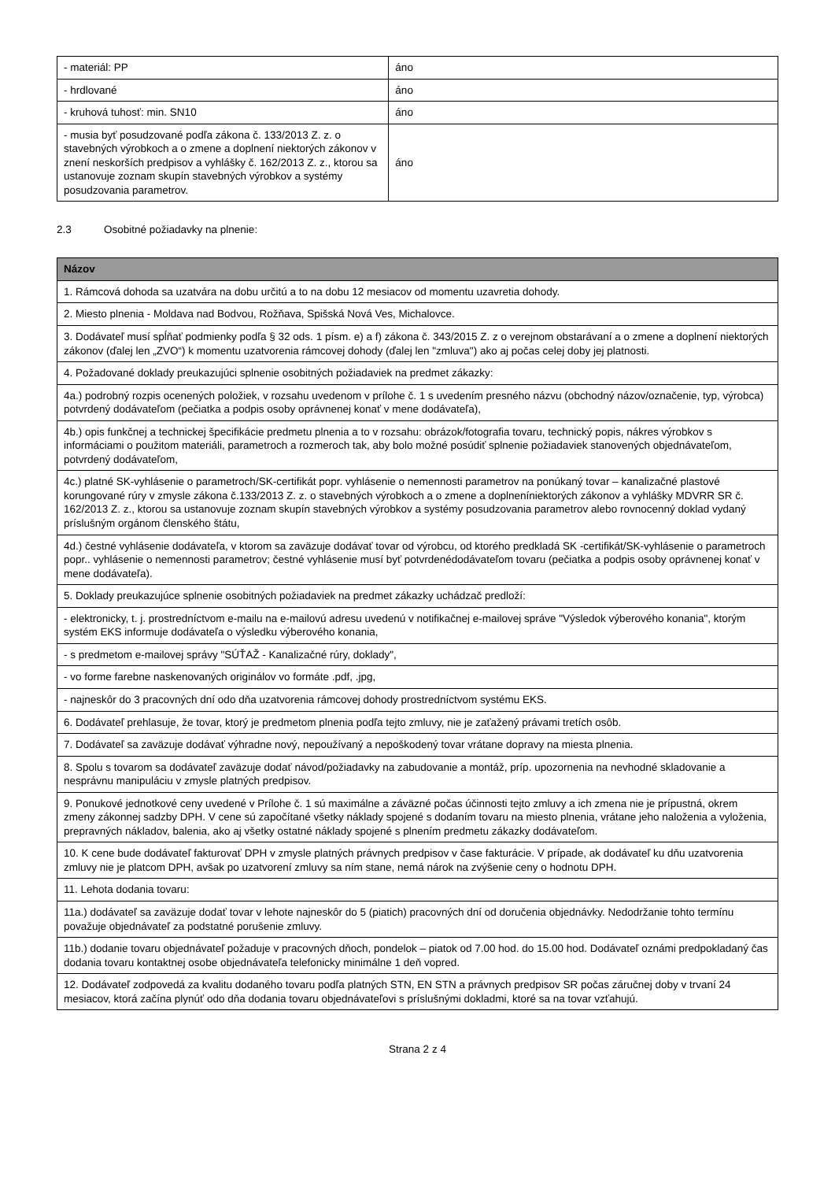| - materiál: PP | áno |
| - hrdlované | áno |
| - kruhová tuhosť: min. SN10 | áno |
| - musia byť posudzované podľa zákona č. 133/2013 Z. z. o stavebných výrobkoch a o zmene a doplnení niektorých zákonov v znení neskorších predpisov a vyhlášky č. 162/2013 Z. z., ktorou sa ustanovuje zoznam skupín stavebných výrobkov a systémy posudzovania parametrov. | áno |
2.3 Osobitné požiadavky na plnenie:
| Názov |
| --- |
| 1. Rámcová dohoda sa uzatvára na dobu určitú a to na dobu 12 mesiacov od momentu uzavretia dohody. |
| 2. Miesto plnenia - Moldava nad Bodvou, Rožňava, Spišská Nová Ves, Michalovce. |
| 3. Dodávateľ musí spĺňať podmienky podľa § 32 ods. 1 písm. e) a f) zákona č. 343/2015 Z. z o verejnom obstarávaní a o zmene a doplnení niektorých zákonov (ďalej len „ZVO“) k momentu uzatvorenia rámcovej dohody (ďalej len "zmluva") ako aj počas celej doby jej platnosti. |
| 4. Požadované doklady preukazujúci splnenie osobitných požiadaviek na predmet zákazky: |
| 4a.) podrobný rozpis ocenených položiek, v rozsahu uvedenom v prílohe č. 1 s uvedením presného názvu (obchodný názov/označenie, typ, výrobca) potvrdený dodávateľom (pečiatka a podpis osoby oprávnenej konať v mene dodávateľa), |
| 4b.) opis funkčnej a technickej špecifikácie predmetu plnenia a to v rozsahu: obrázok/fotografia tovaru, technický popis, nákres výrobkov s informáciami o použitom materiáli, parametroch a rozmeroch tak, aby bolo možné posúdiť splnenie požiadaviek stanovených objednávateľom, potvrdený dodávateľom, |
| 4c.) platné SK-vyhlásenie o parametroch/SK-certifikát popr. vyhlásenie o nemennosti parametrov na ponúkaný tovar – kanalizačné plastové korungované rúry v zmysle zákona č.133/2013 Z. z. o stavebných výrobkoch a o zmene a doplneníniektorých zákonov a vyhlášky MDVRR SR č. 162/2013 Z. z., ktorou sa ustanovuje zoznam skupín stavebných výrobkov a systémy posudzovania parametrov alebo rovnocenný doklad vydaný príslušným orgánom členského štátu, |
| 4d.) čestné vyhlásenie dodávateľa, v ktorom sa zaväzuje dodávať tovar od výrobcu, od ktorého predkladá SK -certifikát/SK-vyhlásenie o parametroch popr.. vyhlásenie o nemennosti parametrov; čestné vyhlásenie musí byť potvrdenédodávateľom tovaru (pečiatka a podpis osoby oprávnenej konať v mene dodávateľa). |
| 5. Doklady preukazujúce splnenie osobitných požiadaviek na predmet zákazky uchádzač predloží: |
| - elektronicky, t. j. prostredníctvom e-mailu na e-mailovú adresu uvedenú v notifikačnej e-mailovej správe "Výsledok výberového konania", ktorým systém EKS informuje dodávateľa o výsledku výberového konania, |
| - s predmetom e-mailovej správy "SÚŤAŽ - Kanalizačné rúry, doklady", |
| - vo forme farebne naskenovaných originálov vo formáte .pdf, .jpg, |
| - najneskôr do 3 pracovných dní odo dňa uzatvorenia rámcovej dohody prostredníctvom systému EKS. |
| 6. Dodávateľ prehlasuje, že tovar, ktorý je predmetom plnenia podľa tejto zmluvy, nie je zaťažený právami tretích osôb. |
| 7. Dodávateľ sa zaväzuje dodávať výhradne nový, nepoužívaný a nepoškodený tovar vrátane dopravy na miesta plnenia. |
| 8. Spolu s tovarom sa dodávateľ zaväzuje dodať návod/požiadavky na zabudovanie a montáž, príp. upozornenia na nevhodné skladovanie a nesprávnu manipuláciu v zmysle platných predpisov. |
| 9. Ponukové jednotkové ceny uvedené v Prílohe č. 1 sú maximálne a záväzné počas účinnosti tejto zmluvy a ich zmena nie je prípustná, okrem zmeny zákonnej sadzby DPH. V cene sú započítané všetky náklady spojené s dodaním tovaru na miesto plnenia, vrátane jeho naloženia a vyloženia, prepravných nákladov, balenia, ako aj všetky ostatné náklady spojené s plnením predmetu zákazky dodávateľom. |
| 10. K cene bude dodávateľ fakturovať DPH v zmysle platných právnych predpisov v čase fakturácie. V prípade, ak dodávateľ ku dňu uzatvorenia zmluvy nie je platcom DPH, avšak po uzatvorení zmluvy sa ním stane, nemá nárok na zvýšenie ceny o hodnotu DPH. |
| 11. Lehota dodania tovaru: |
| 11a.) dodávateľ sa zaväzuje dodať tovar v lehote najneskôr do 5 (piatich) pracovných dní od doručenia objednávky. Nedodržanie tohto termínu považuje objednávateľ za podstatné porušenie zmluvy. |
| 11b.) dodanie tovaru objednávateľ požaduje v pracovných dňoch, pondelok – piatok od 7.00 hod. do 15.00 hod. Dodávateľ oznámi predpokladaný čas dodania tovaru kontaktnej osobe objednávateľa telefonicky minimálne 1 deň vopred. |
| 12. Dodávateľ zodpovedá za kvalitu dodaného tovaru podľa platných STN, EN STN a právnych predpisov SR počas záručnej doby v trvaní 24 mesiacov, ktorá začína plynúť odo dňa dodania tovaru objednávateľovi s príslušnými dokladmi, ktoré sa na tovar vzťahujú. |
Strana 2 z 4